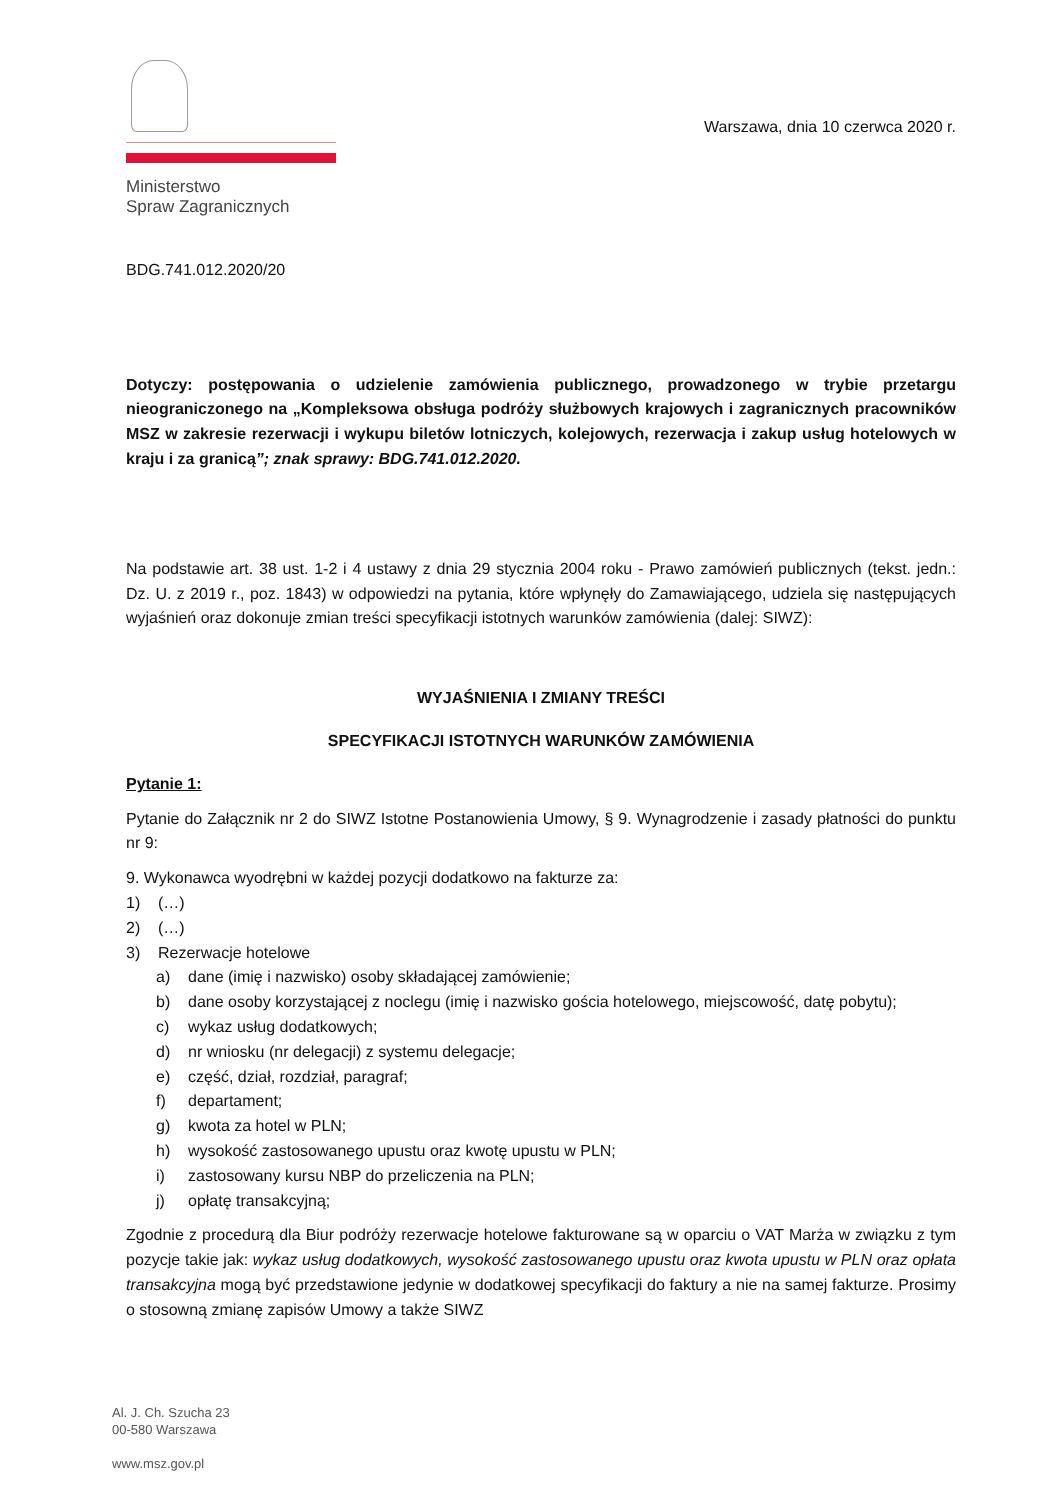Ministerstwo
Spraw Zagranicznych
Warszawa, dnia 10 czerwca 2020 r.
BDG.741.012.2020/20
Dotyczy: postępowania o udzielenie zamówienia publicznego, prowadzonego w trybie przetargu nieograniczonego na „Kompleksowa obsługa podróży służbowych krajowych i zagranicznych pracowników MSZ w zakresie rezerwacji i wykupu biletów lotniczych, kolejowych, rezerwacja i zakup usług hotelowych w kraju i za granicą”; znak sprawy: BDG.741.012.2020.
Na podstawie art. 38 ust. 1-2 i 4 ustawy z dnia 29 stycznia 2004 roku - Prawo zamówień publicznych (tekst. jedn.: Dz. U. z 2019 r., poz. 1843) w odpowiedzi na pytania, które wpłynęły do Zamawiającego, udziela się następujących wyjaśnień oraz dokonuje zmian treści specyfikacji istotnych warunków zamówienia (dalej: SIWZ):
WYJAŚNIENIA I ZMIANY TREŚCI
SPECYFIKACJI ISTOTNYCH WARUNKÓW ZAMÓWIENIA
Pytanie 1:
Pytanie do Załącznik nr 2 do SIWZ Istotne Postanowienia Umowy, § 9. Wynagrodzenie i zasady płatności do punktu nr 9:
9. Wykonawca wyodrębni w każdej pozycji dodatkowo na fakturze za:
1) (…)
2) (…)
3) Rezerwacje hotelowe
a) dane (imię i nazwisko) osoby składającej zamówienie;
b) dane osoby korzystającej z noclegu (imię i nazwisko gościa hotelowego, miejscowość, datę pobytu);
c) wykaz usług dodatkowych;
d) nr wniosku (nr delegacji) z systemu delegacje;
e) część, dział, rozdział, paragraf;
f) departament;
g) kwota za hotel w PLN;
h) wysokość zastosowanego upustu oraz kwotę upustu w PLN;
i) zastosowany kursu NBP do przeliczenia na PLN;
j) opłatę transakcyjną;
Zgodnie z procedurą dla Biur podróży rezerwacje hotelowe fakturowane są w oparciu o VAT Marża w związku z tym pozycje takie jak: wykaz usług dodatkowych, wysokość zastosowanego upustu oraz kwota upustu w PLN oraz opłata transakcyjna mogą być przedstawione jedynie w dodatkowej specyfikacji do faktury a nie na samej fakturze. Prosimy o stosowną zmianę zapisów Umowy a także SIWZ
Al. J. Ch. Szucha 23
00-580 Warszawa
www.msz.gov.pl